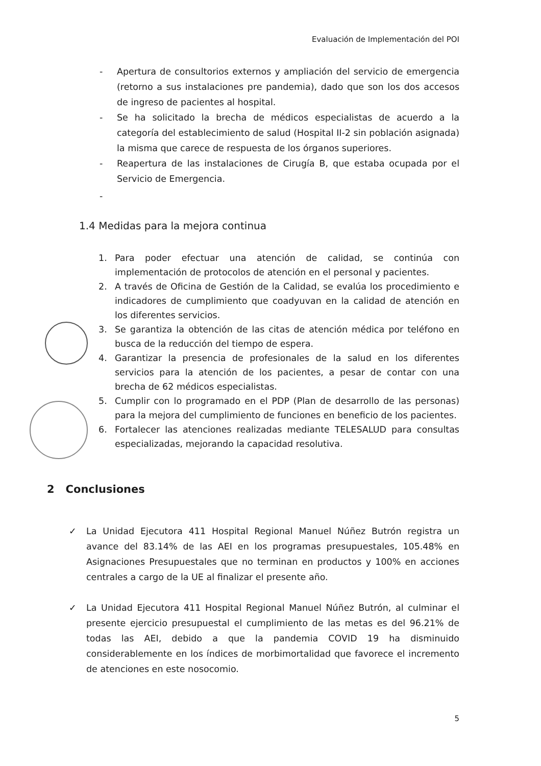Evaluación de Implementación del POI
- Apertura de consultorios externos y ampliación del servicio de emergencia (retorno a sus instalaciones pre pandemia), dado que son los dos accesos de ingreso de pacientes al hospital.
- Se ha solicitado la brecha de médicos especialistas de acuerdo a la categoría del establecimiento de salud (Hospital II-2 sin población asignada) la misma que carece de respuesta de los órganos superiores.
- Reapertura de las instalaciones de Cirugía B, que estaba ocupada por el Servicio de Emergencia.
-
1.4 Medidas para la mejora continua
1. Para poder efectuar una atención de calidad, se continúa con implementación de protocolos de atención en el personal y pacientes.
2. A través de Oficina de Gestión de la Calidad, se evalúa los procedimiento e indicadores de cumplimiento que coadyuvan en la calidad de atención en los diferentes servicios.
3. Se garantiza la obtención de las citas de atención médica por teléfono en busca de la reducción del tiempo de espera.
4. Garantizar la presencia de profesionales de la salud en los diferentes servicios para la atención de los pacientes, a pesar de contar con una brecha de 62 médicos especialistas.
5. Cumplir con lo programado en el PDP (Plan de desarrollo de las personas) para la mejora del cumplimiento de funciones en beneficio de los pacientes.
6. Fortalecer las atenciones realizadas mediante TELESALUD para consultas especializadas, mejorando la capacidad resolutiva.
2 Conclusiones
✓ La Unidad Ejecutora 411 Hospital Regional Manuel Núñez Butrón registra un avance del 83.14% de las AEI en los programas presupuestales, 105.48% en Asignaciones Presupuestales que no terminan en productos y 100% en acciones centrales a cargo de la UE al finalizar el presente año.
✓ La Unidad Ejecutora 411 Hospital Regional Manuel Núñez Butrón, al culminar el presente ejercicio presupuestal el cumplimiento de las metas es del 96.21% de todas las AEI, debido a que la pandemia COVID 19 ha disminuido considerablemente en los índices de morbimortalidad que favorece el incremento de atenciones en este nosocomio.
5